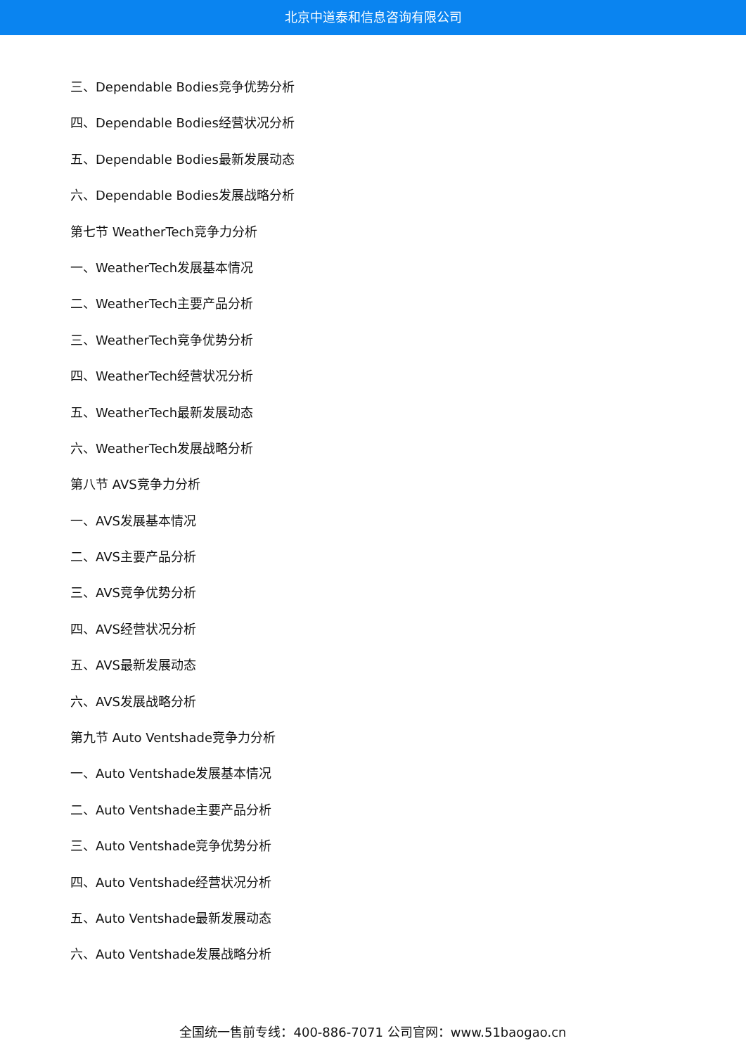北京中道泰和信息咨询有限公司
三、Dependable Bodies竞争优势分析
四、Dependable Bodies经营状况分析
五、Dependable Bodies最新发展动态
六、Dependable Bodies发展战略分析
第七节 WeatherTech竞争力分析
一、WeatherTech发展基本情况
二、WeatherTech主要产品分析
三、WeatherTech竞争优势分析
四、WeatherTech经营状况分析
五、WeatherTech最新发展动态
六、WeatherTech发展战略分析
第八节 AVS竞争力分析
一、AVS发展基本情况
二、AVS主要产品分析
三、AVS竞争优势分析
四、AVS经营状况分析
五、AVS最新发展动态
六、AVS发展战略分析
第九节 Auto Ventshade竞争力分析
一、Auto Ventshade发展基本情况
二、Auto Ventshade主要产品分析
三、Auto Ventshade竞争优势分析
四、Auto Ventshade经营状况分析
五、Auto Ventshade最新发展动态
六、Auto Ventshade发展战略分析
全国统一售前专线：400-886-7071 公司官网：www.51baogao.cn